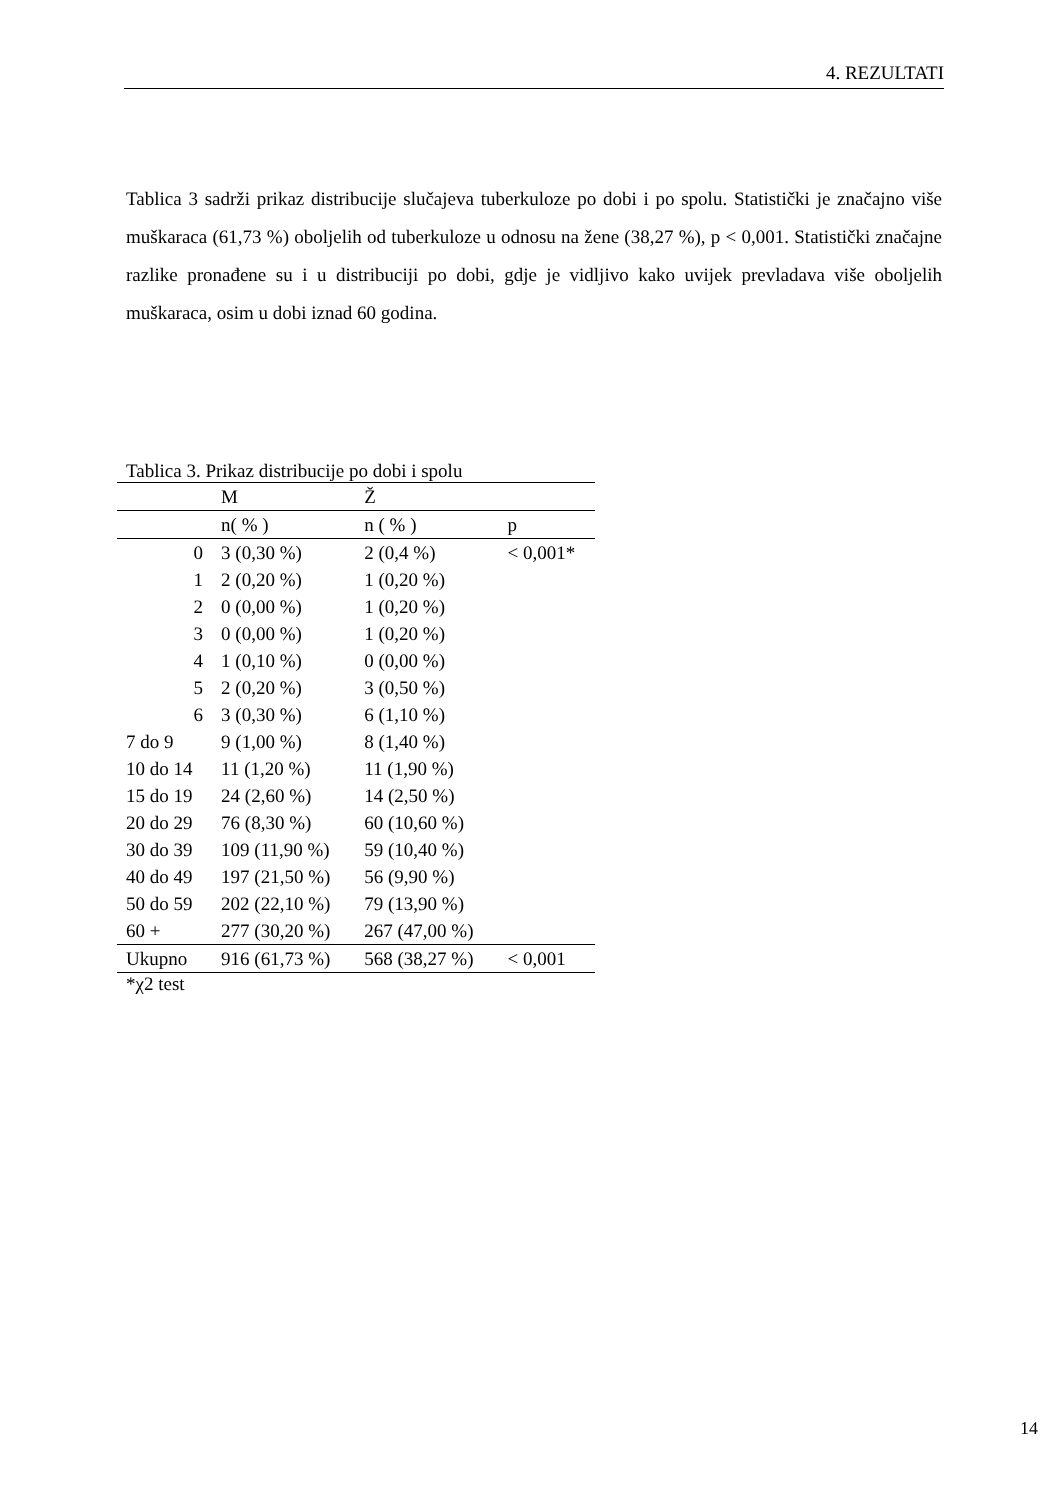4. REZULTATI
Tablica 3 sadrži prikaz distribucije slučajeva tuberkuloze po dobi i po spolu. Statistički je značajno više muškaraca (61,73 %) oboljelih od tuberkuloze u odnosu na žene (38,27 %), p < 0,001. Statistički značajne razlike pronađene su i u distribuciji po dobi, gdje je vidljivo kako uvijek prevladava više oboljelih muškaraca, osim u dobi iznad 60 godina.
Tablica 3. Prikaz distribucije po dobi i spolu
| | M | Ž | |
| --- | --- | --- | --- |
| | n( % ) | n ( % ) | p |
| 0 | 3 (0,30 %) | 2 (0,4 %) | < 0,001* |
| 1 | 2 (0,20 %) | 1 (0,20 %) | |
| 2 | 0 (0,00 %) | 1 (0,20 %) | |
| 3 | 0 (0,00 %) | 1 (0,20 %) | |
| 4 | 1 (0,10 %) | 0 (0,00 %) | |
| 5 | 2 (0,20 %) | 3 (0,50 %) | |
| 6 | 3 (0,30 %) | 6 (1,10 %) | |
| 7 do 9 | 9 (1,00 %) | 8 (1,40 %) | |
| 10 do 14 | 11 (1,20 %) | 11 (1,90 %) | |
| 15 do 19 | 24 (2,60 %) | 14 (2,50 %) | |
| 20 do 29 | 76 (8,30 %) | 60 (10,60 %) | |
| 30 do 39 | 109 (11,90 %) | 59 (10,40 %) | |
| 40 do 49 | 197 (21,50 %) | 56 (9,90 %) | |
| 50 do 59 | 202 (22,10 %) | 79 (13,90 %) | |
| 60 + | 277 (30,20 %) | 267 (47,00 %) | |
| Ukupno | 916 (61,73 %) | 568 (38,27 %) | < 0,001 |
*χ2 test
14